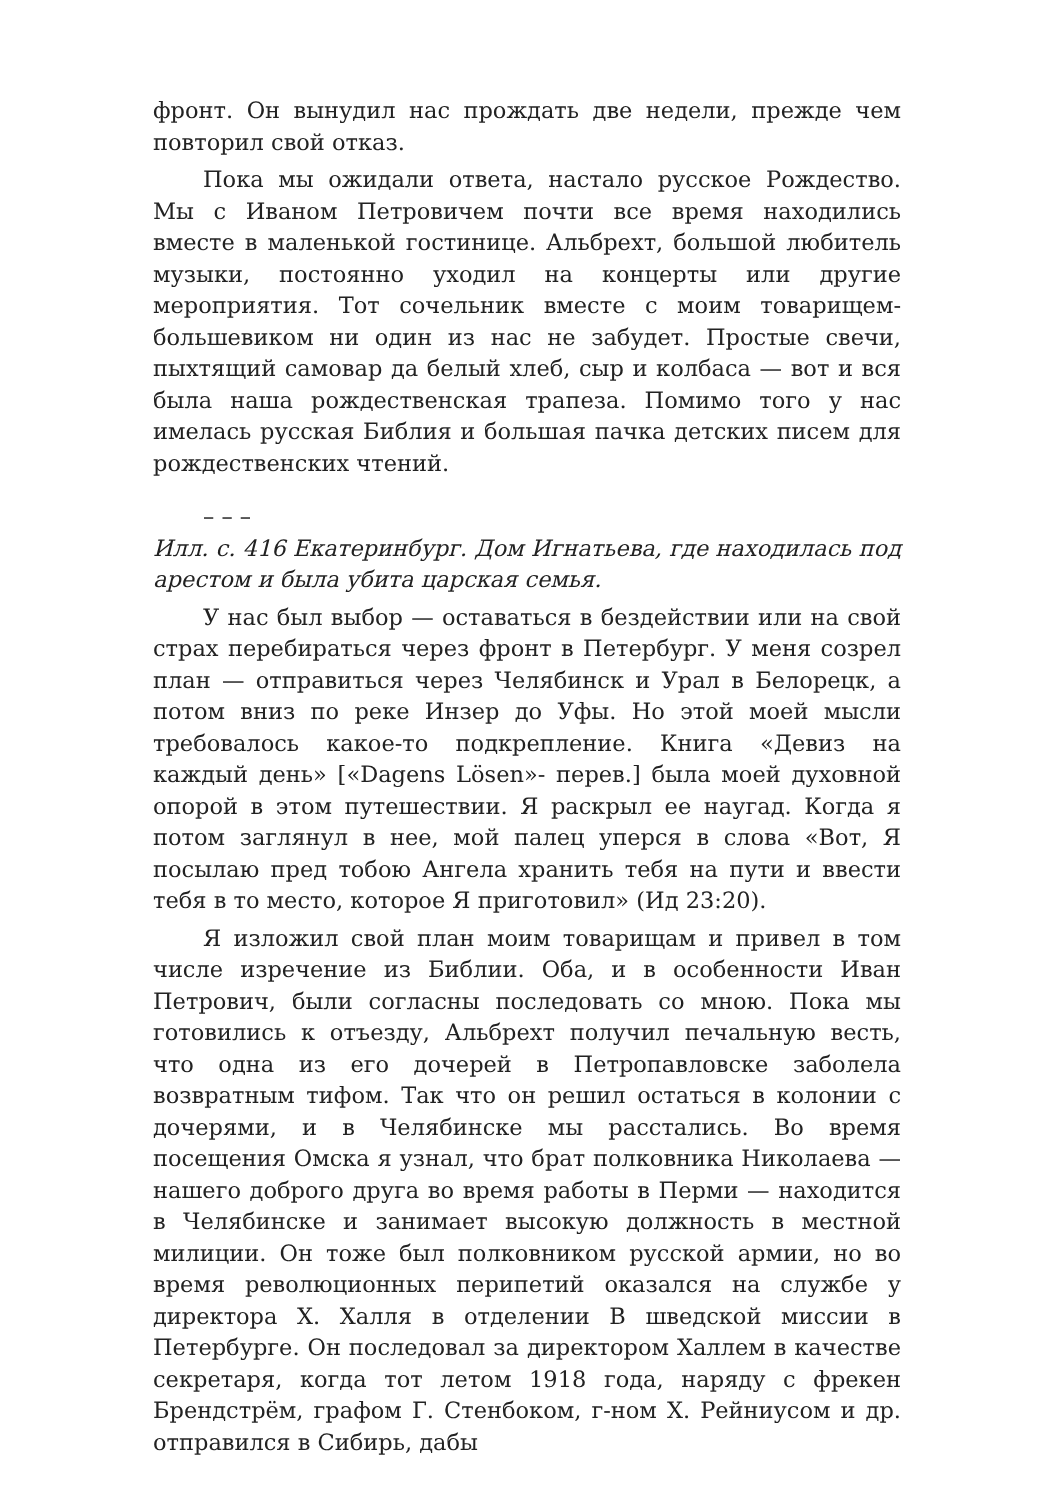фронт. Он вынудил нас прождать две недели, прежде чем повторил свой отказ.
Пока мы ожидали ответа, настало русское Рождество. Мы с Иваном Петровичем почти все время находились вместе в маленькой гостинице. Альбрехт, большой любитель музыки, постоянно уходил на концерты или другие мероприятия. Тот сочельник вместе с моим товарищем-большевиком ни один из нас не забудет. Простые свечи, пыхтящий самовар да белый хлеб, сыр и колбаса — вот и вся была наша рождественская трапеза. Помимо того у нас имелась русская Библия и большая пачка детских писем для рождественских чтений.
– – –
Илл. с. 416 Екатеринбург. Дом Игнатьева, где находилась под арестом и была убита царская семья.
У нас был выбор — оставаться в бездействии или на свой страх перебираться через фронт в Петербург. У меня созрел план — отправиться через Челябинск и Урал в Белорецк, а потом вниз по реке Инзер до Уфы. Но этой моей мысли требовалось какое-то подкрепление. Книга «Девиз на каждый день» [«Dagens Lösen»- перев.] была моей духовной опорой в этом путешествии. Я раскрыл ее наугад. Когда я потом заглянул в нее, мой палец уперся в слова «Вот, Я посылаю пред тобою Ангела хранить тебя на пути и ввести тебя в то место, которое Я приготовил» (Ид 23:20).
Я изложил свой план моим товарищам и привел в том числе изречение из Библии. Оба, и в особенности Иван Петрович, были согласны последовать со мною. Пока мы готовились к отъезду, Альбрехт получил печальную весть, что одна из его дочерей в Петропавловске заболела возвратным тифом. Так что он решил остаться в колонии с дочерями, и в Челябинске мы расстались. Во время посещения Омска я узнал, что брат полковника Николаева — нашего доброго друга во время работы в Перми — находится в Челябинске и занимает высокую должность в местной милиции. Он тоже был полковником русской армии, но во время революционных перипетий оказался на службе у директора Х. Халля в отделении В шведской миссии в Петербурге. Он последовал за директором Халлем в качестве секретаря, когда тот летом 1918 года, наряду с фрекен Брендстрём, графом Г. Стенбоком, г-ном Х. Рейниусом и др. отправился в Сибирь, дабы